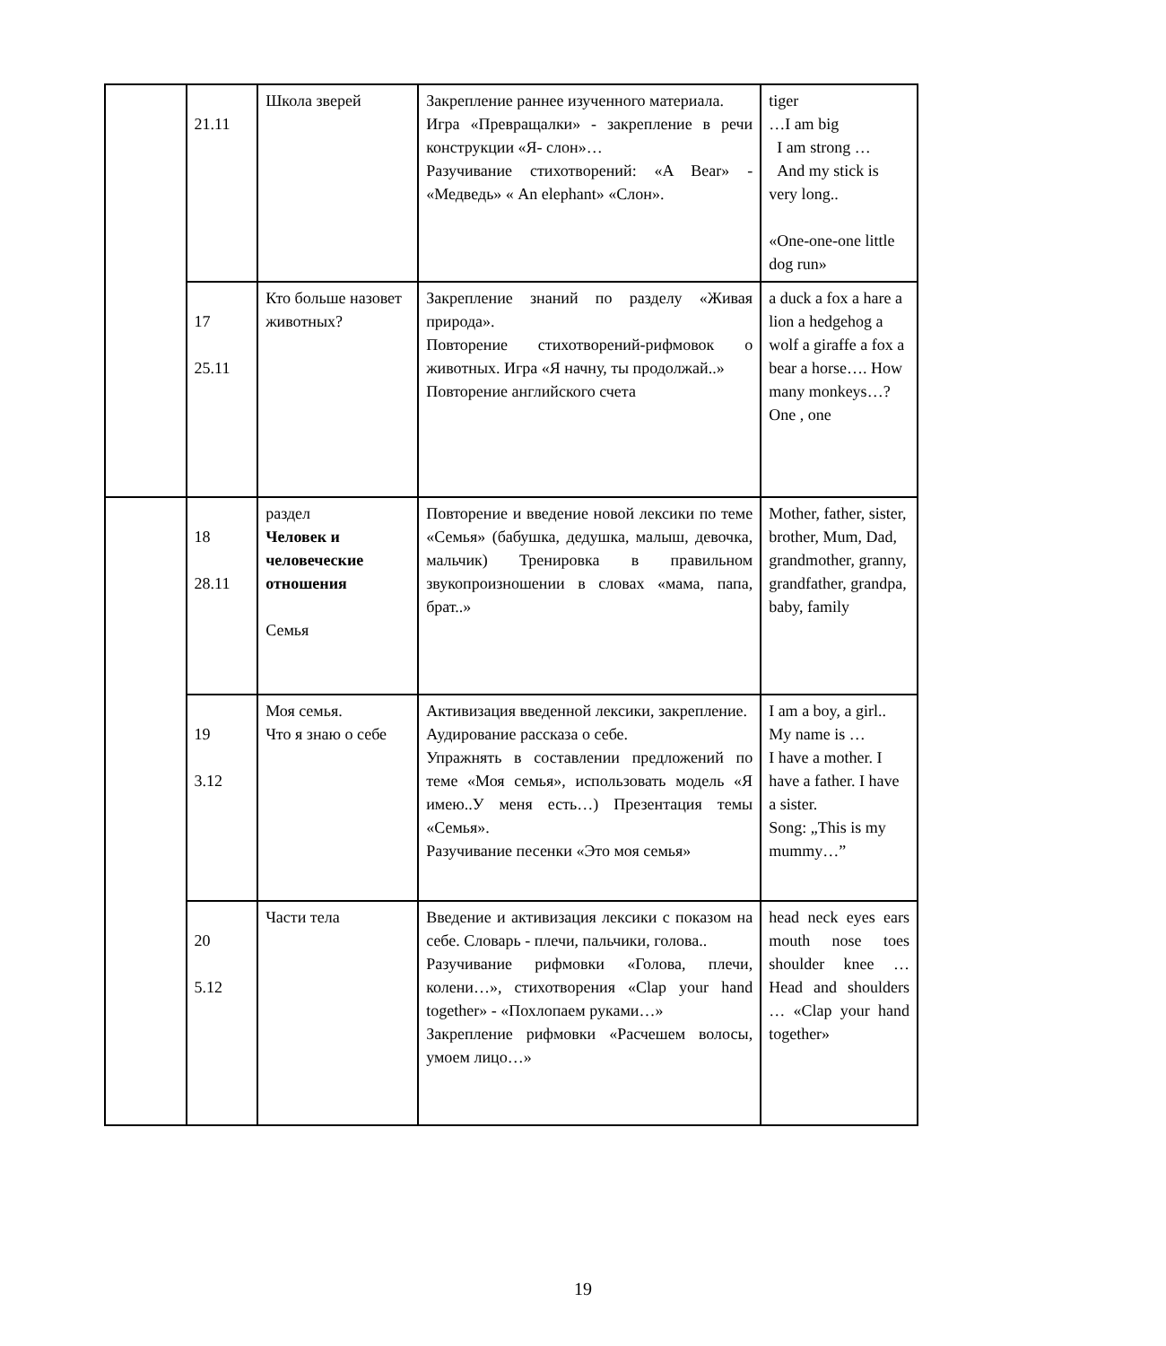| | 21.11 | Школа зверей | Закрепление раннее изученного материала. Игра «Превращалки» - закрепление в речи конструкции «Я- слон»… Разучивание стихотворений: «A Bear» - «Медведь» « An elephant» «Слон». | tiger …I am big I am strong … And my stick is very long.. «One-one-one little dog run» |
| | 17 25.11 | Кто больше назовет животных? | Закрепление знаний по разделу «Живая природа». Повторение стихотворений-рифмовок о животных. Игра «Я начну, ты продолжай..» Повторение английского счета | a duck a fox a hare a lion a hedgehog a wolf a giraffe a fox a bear a horse…. How many monkeys…? One , one |
| | 18 28.11 | раздел Человек и человеческие отношения Семья | Повторение и введение новой лексики по теме «Семья» (бабушка, дедушка, малыш, девочка, мальчик) Тренировка в правильном звукопроизношении в словах «мама, папа, брат..» | Mother, father, sister, brother, Mum, Dad, grandmother, granny, grandfather, grandpa, baby, family |
| | 19 3.12 | Моя семья. Что я знаю о себе | Активизация введенной лексики, закрепление. Аудирование рассказа о себе. Упражнять в составлении предложений по теме «Моя семья», использовать модель «Я имею..У меня есть…) Презентация темы «Семья». Разучивание песенки «Это моя семья» | I am a boy, a girl.. My name is … I have a mother. I have a father. I have a sister. Song: „This is my mummy…” |
| | 20 5.12 | Части тела | Введение и активизация лексики с показом на себе. Словарь - плечи, пальчики, голова.. Разучивание рифмовки «Голова, плечи, колени…», стихотворения «Clap your hand together» - «Похлопаем руками…» Закрепление рифмовки «Расчешем волосы, умоем лицо…» | head neck eyes ears mouth nose toes shoulder knee …Head and shoulders … «Clap your hand together» |
19